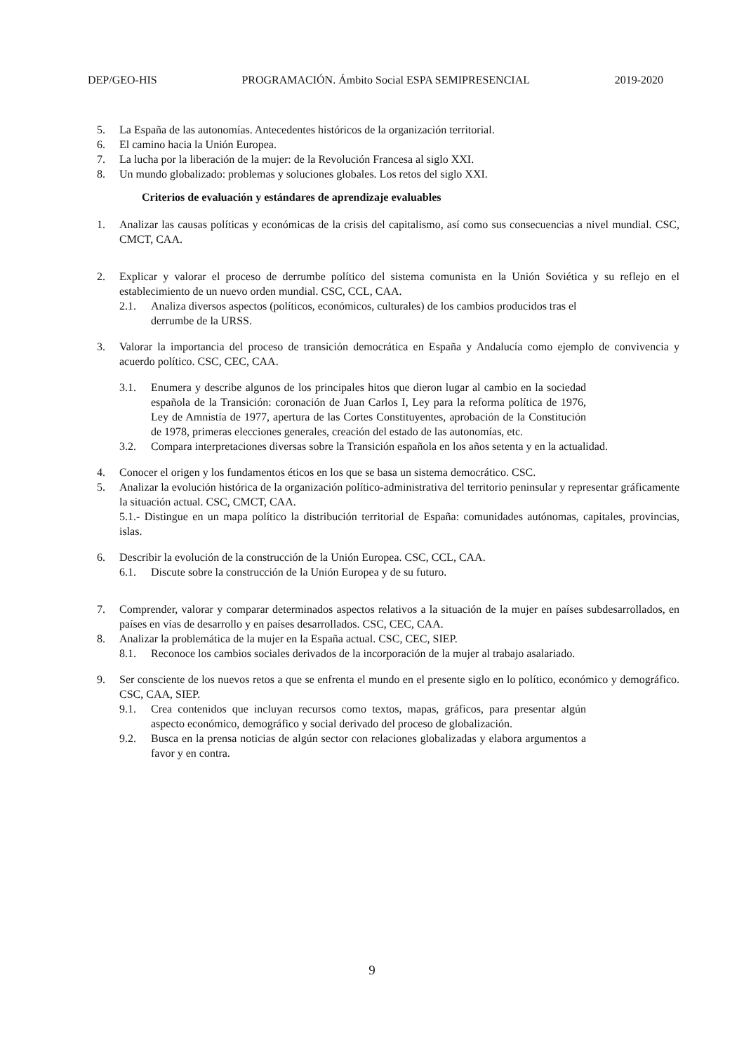DEP/GEO-HIS PROGRAMACIÓN. Ámbito Social ESPA SEMIPRESENCIAL 2019-2020
5. La España de las autonomías. Antecedentes históricos de la organización territorial.
6. El camino hacia la Unión Europea.
7. La lucha por la liberación de la mujer: de la Revolución Francesa al siglo XXI.
8. Un mundo globalizado: problemas y soluciones globales. Los retos del siglo XXI.
Criterios de evaluación y estándares de aprendizaje evaluables
1. Analizar las causas políticas y económicas de la crisis del capitalismo, así como sus consecuencias a nivel mundial. CSC, CMCT, CAA.
2. Explicar y valorar el proceso de derrumbe político del sistema comunista en la Unión Soviética y su reflejo en el establecimiento de un nuevo orden mundial. CSC, CCL, CAA.
2.1. Analiza diversos aspectos (políticos, económicos, culturales) de los cambios producidos tras el derrumbe de la URSS.
3. Valorar la importancia del proceso de transición democrática en España y Andalucía como ejemplo de convivencia y acuerdo político. CSC, CEC, CAA.
3.1. Enumera y describe algunos de los principales hitos que dieron lugar al cambio en la sociedad española de la Transición: coronación de Juan Carlos I, Ley para la reforma política de 1976, Ley de Amnistía de 1977, apertura de las Cortes Constituyentes, aprobación de la Constitución de 1978, primeras elecciones generales, creación del estado de las autonomías, etc.
3.2. Compara interpretaciones diversas sobre la Transición española en los años setenta y en la actualidad.
4. Conocer el origen y los fundamentos éticos en los que se basa un sistema democrático. CSC.
5. Analizar la evolución histórica de la organización político-administrativa del territorio peninsular y representar gráficamente la situación actual. CSC, CMCT, CAA.
5.1.- Distingue en un mapa político la distribución territorial de España: comunidades autónomas, capitales, provincias, islas.
6. Describir la evolución de la construcción de la Unión Europea. CSC, CCL, CAA.
6.1. Discute sobre la construcción de la Unión Europea y de su futuro.
7. Comprender, valorar y comparar determinados aspectos relativos a la situación de la mujer en países subdesarrollados, en países en vías de desarrollo y en países desarrollados. CSC, CEC, CAA.
8. Analizar la problemática de la mujer en la España actual. CSC, CEC, SIEP.
8.1. Reconoce los cambios sociales derivados de la incorporación de la mujer al trabajo asalariado.
9. Ser consciente de los nuevos retos a que se enfrenta el mundo en el presente siglo en lo político, económico y demográfico. CSC, CAA, SIEP.
9.1. Crea contenidos que incluyan recursos como textos, mapas, gráficos, para presentar algún aspecto económico, demográfico y social derivado del proceso de globalización.
9.2. Busca en la prensa noticias de algún sector con relaciones globalizadas y elabora argumentos a favor y en contra.
9